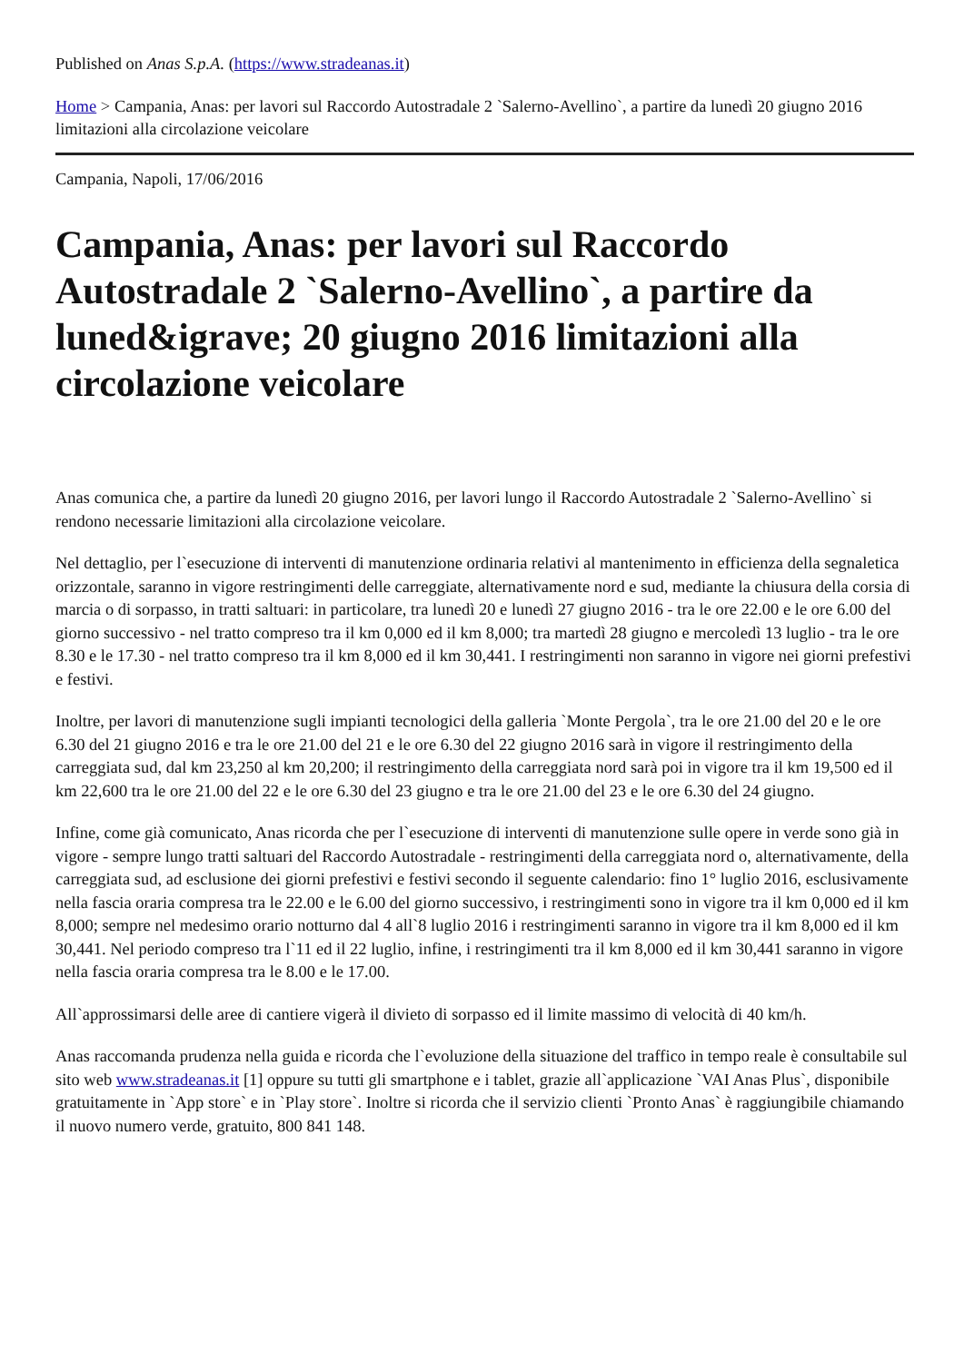Published on Anas S.p.A. (https://www.stradeanas.it)
Home > Campania, Anas: per lavori sul Raccordo Autostradale 2 `Salerno-Avellino`, a partire da lunedì 20 giugno 2016 limitazioni alla circolazione veicolare
Campania, Napoli, 17/06/2016
Campania, Anas: per lavori sul Raccordo Autostradale 2 `Salerno-Avellino`, a partire da luned&igrave; 20 giugno 2016 limitazioni alla circolazione veicolare
Anas comunica che, a partire da lunedì 20 giugno 2016, per lavori lungo il Raccordo Autostradale 2 `Salerno-Avellino` si rendono necessarie limitazioni alla circolazione veicolare.
Nel dettaglio, per l`esecuzione di interventi di manutenzione ordinaria relativi al mantenimento in efficienza della segnaletica orizzontale, saranno in vigore restringimenti delle carreggiate, alternativamente nord e sud, mediante la chiusura della corsia di marcia o di sorpasso, in tratti saltuari: in particolare, tra lunedì 20 e lunedì 27 giugno 2016 - tra le ore 22.00 e le ore 6.00 del giorno successivo - nel tratto compreso tra il km 0,000 ed il km 8,000; tra martedì 28 giugno e mercoledì 13 luglio - tra le ore 8.30 e le 17.30 - nel tratto compreso tra il km 8,000 ed il km 30,441. I restringimenti non saranno in vigore nei giorni prefestivi e festivi.
Inoltre, per lavori di manutenzione sugli impianti tecnologici della galleria `Monte Pergola`, tra le ore 21.00 del 20 e le ore 6.30 del 21 giugno 2016 e tra le ore 21.00 del 21 e le ore 6.30 del 22 giugno 2016 sarà in vigore il restringimento della carreggiata sud, dal km 23,250 al km 20,200; il restringimento della carreggiata nord sarà poi in vigore tra il km 19,500 ed il km 22,600 tra le ore 21.00 del 22 e le ore 6.30 del 23 giugno e tra le ore 21.00 del 23 e le ore 6.30 del 24 giugno.
Infine, come già comunicato, Anas ricorda che per l`esecuzione di interventi di manutenzione sulle opere in verde sono già in vigore - sempre lungo tratti saltuari del Raccordo Autostradale - restringimenti della carreggiata nord o, alternativamente, della carreggiata sud, ad esclusione dei giorni prefestivi e festivi secondo il seguente calendario: fino 1° luglio 2016, esclusivamente nella fascia oraria compresa tra le 22.00 e le 6.00 del giorno successivo, i restringimenti sono in vigore tra il km 0,000 ed il km 8,000; sempre nel medesimo orario notturno dal 4 all`8 luglio 2016 i restringimenti saranno in vigore tra il km 8,000 ed il km 30,441. Nel periodo compreso tra l`11 ed il 22 luglio, infine, i restringimenti tra il km 8,000 ed il km 30,441 saranno in vigore nella fascia oraria compresa tra le 8.00 e le 17.00.
All`approssimarsi delle aree di cantiere vigerà il divieto di sorpasso ed il limite massimo di velocità di 40 km/h.
Anas raccomanda prudenza nella guida e ricorda che l`evoluzione della situazione del traffico in tempo reale è consultabile sul sito web www.stradeanas.it [1] oppure su tutti gli smartphone e i tablet, grazie all`applicazione `VAI Anas Plus`, disponibile gratuitamente in `App store` e in `Play store`. Inoltre si ricorda che il servizio clienti `Pronto Anas` è raggiungibile chiamando il nuovo numero verde, gratuito, 800 841 148.